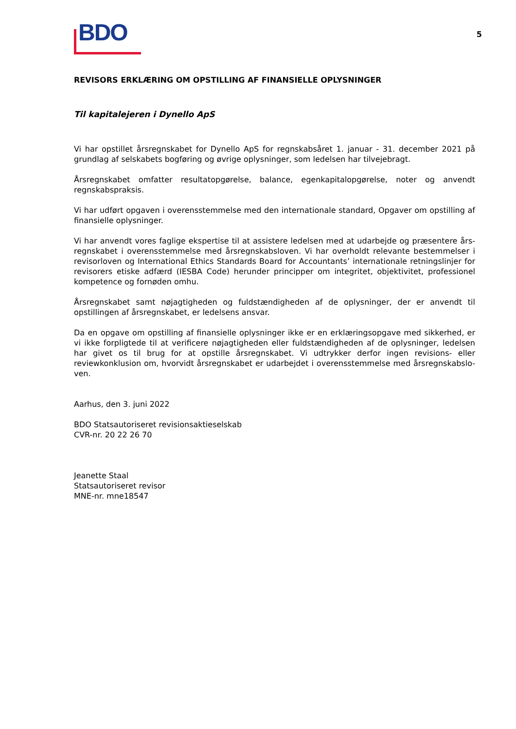BDO
5
REVISORS ERKLÆRING OM OPSTILLING AF FINANSIELLE OPLYSNINGER
Til kapitalejeren i Dynello ApS
Vi har opstillet årsregnskabet for Dynello ApS for regnskabsåret 1. januar - 31. december 2021 på grundlag af selskabets bogføring og øvrige oplysninger, som ledelsen har tilvejebragt.
Årsregnskabet omfatter resultatopgørelse, balance, egenkapitalopgørelse, noter og anvendt regnskabspraksis.
Vi har udført opgaven i overensstemmelse med den internationale standard, Opgaver om opstilling af finansielle oplysninger.
Vi har anvendt vores faglige ekspertise til at assistere ledelsen med at udarbejde og præsentere års-regnskabet i overensstemmelse med årsregnskabsloven. Vi har overholdt relevante bestemmelser i revisorloven og International Ethics Standards Board for Accountants’ internationale retningslinjer for revisorers etiske adfærd (IESBA Code) herunder principper om integritet, objektivitet, professionel kompetence og fornøden omhu.
Årsregnskabet samt nøjagtigheden og fuldstændigheden af de oplysninger, der er anvendt til opstillingen af årsregnskabet, er ledelsens ansvar.
Da en opgave om opstilling af finansielle oplysninger ikke er en erklæringsopgave med sikkerhed, er vi ikke forpligtede til at verificere nøjagtigheden eller fuldstændigheden af de oplysninger, ledelsen har givet os til brug for at opstille årsregnskabet. Vi udtrykker derfor ingen revisions- eller reviewkonklusion om, hvorvidt årsregnskabet er udarbejdet i overensstemmelse med årsregnskabslo-ven.
Aarhus, den 3. juni 2022
BDO Statsautoriseret revisionsaktieselskab
CVR-nr. 20 22 26 70
Jeanette Staal
Statsautoriseret revisor
MNE-nr. mne18547